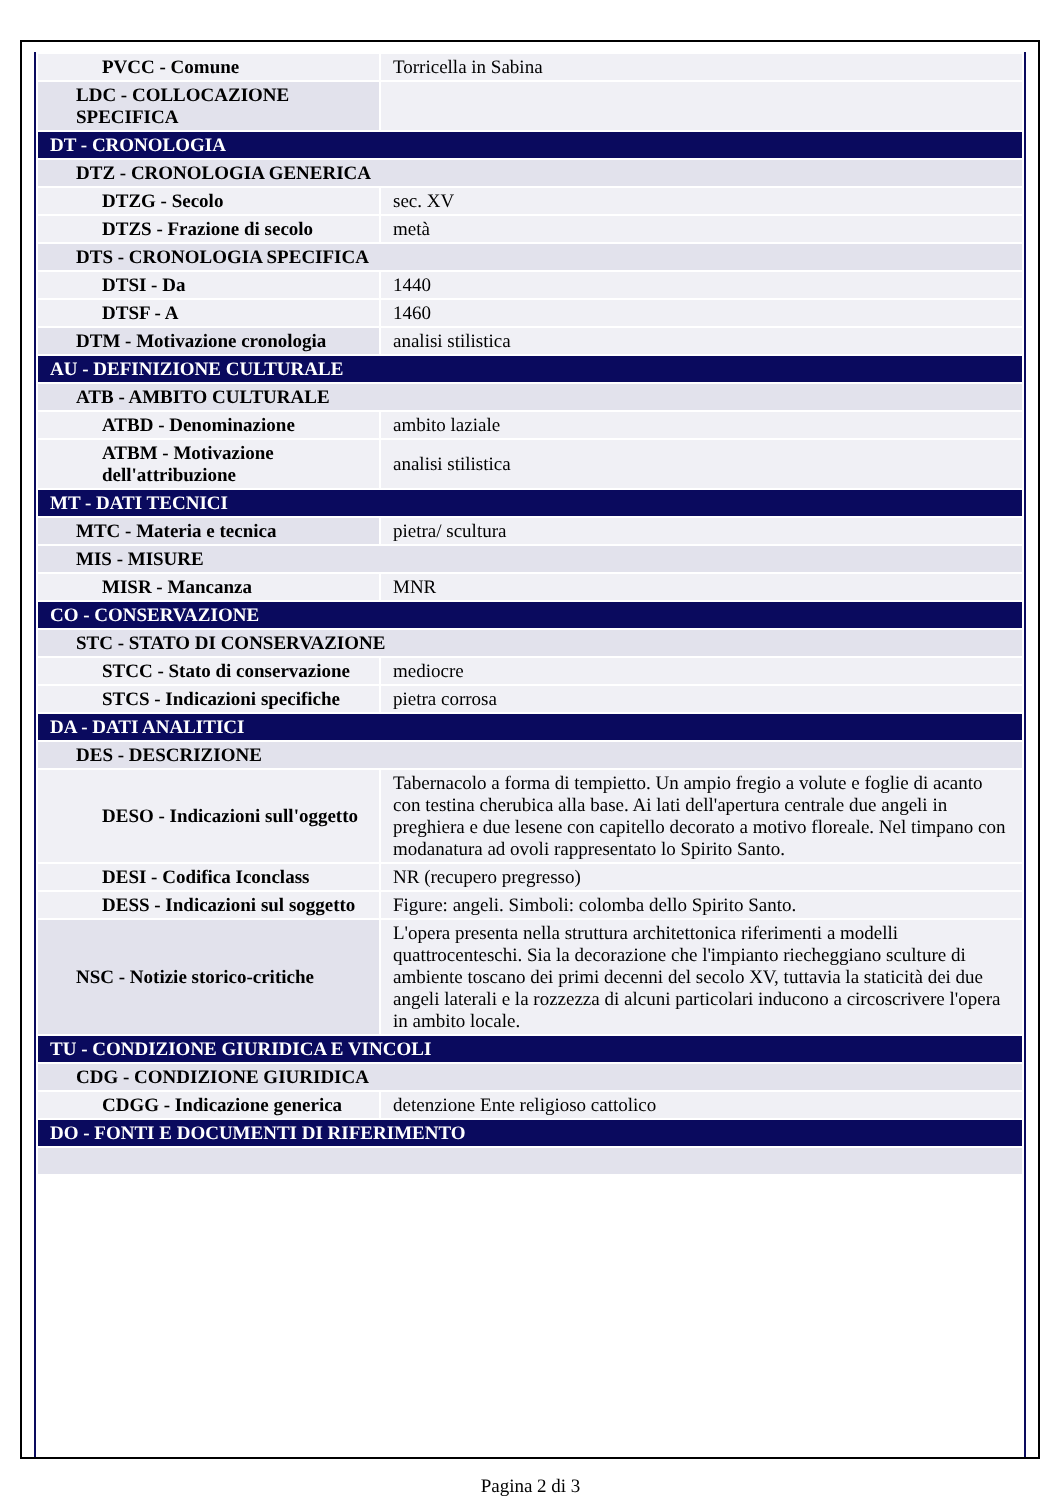| PVCC - Comune | Torricella in Sabina |
| LDC - COLLOCAZIONE SPECIFICA | |
| DT - CRONOLOGIA | |
| DTZ - CRONOLOGIA GENERICA | |
| DTZG - Secolo | sec. XV |
| DTZS - Frazione di secolo | metà |
| DTS - CRONOLOGIA SPECIFICA | |
| DTSI - Da | 1440 |
| DTSF - A | 1460 |
| DTM - Motivazione cronologia | analisi stilistica |
| AU - DEFINIZIONE CULTURALE | |
| ATB - AMBITO CULTURALE | |
| ATBD - Denominazione | ambito laziale |
| ATBM - Motivazione dell'attribuzione | analisi stilistica |
| MT - DATI TECNICI | |
| MTC - Materia e tecnica | pietra/ scultura |
| MIS - MISURE | |
| MISR - Mancanza | MNR |
| CO - CONSERVAZIONE | |
| STC - STATO DI CONSERVAZIONE | |
| STCC - Stato di conservazione | mediocre |
| STCS - Indicazioni specifiche | pietra corrosa |
| DA - DATI ANALITICI | |
| DES - DESCRIZIONE | |
| DESO - Indicazioni sull'oggetto | Tabernacolo a forma di tempietto. Un ampio fregio a volute e foglie di acanto con testina cherubica alla base. Ai lati dell'apertura centrale due angeli in preghiera e due lesene con capitello decorato a motivo floreale. Nel timpano con modanatura ad ovoli rappresentato lo Spirito Santo. |
| DESI - Codifica Iconclass | NR (recupero pregresso) |
| DESS - Indicazioni sul soggetto | Figure: angeli. Simboli: colomba dello Spirito Santo. |
| NSC - Notizie storico-critiche | L'opera presenta nella struttura architettonica riferimenti a modelli quattrocenteschi. Sia la decorazione che l'impianto riecheggiano sculture di ambiente toscano dei primi decenni del secolo XV, tuttavia la staticità dei due angeli laterali e la rozzezza di alcuni particolari inducono a circoscrivere l'opera in ambito locale. |
| TU - CONDIZIONE GIURIDICA E VINCOLI | |
| CDG - CONDIZIONE GIURIDICA | |
| CDGG - Indicazione generica | detenzione Ente religioso cattolico |
| DO - FONTI E DOCUMENTI DI RIFERIMENTO | |
Pagina 2 di 3